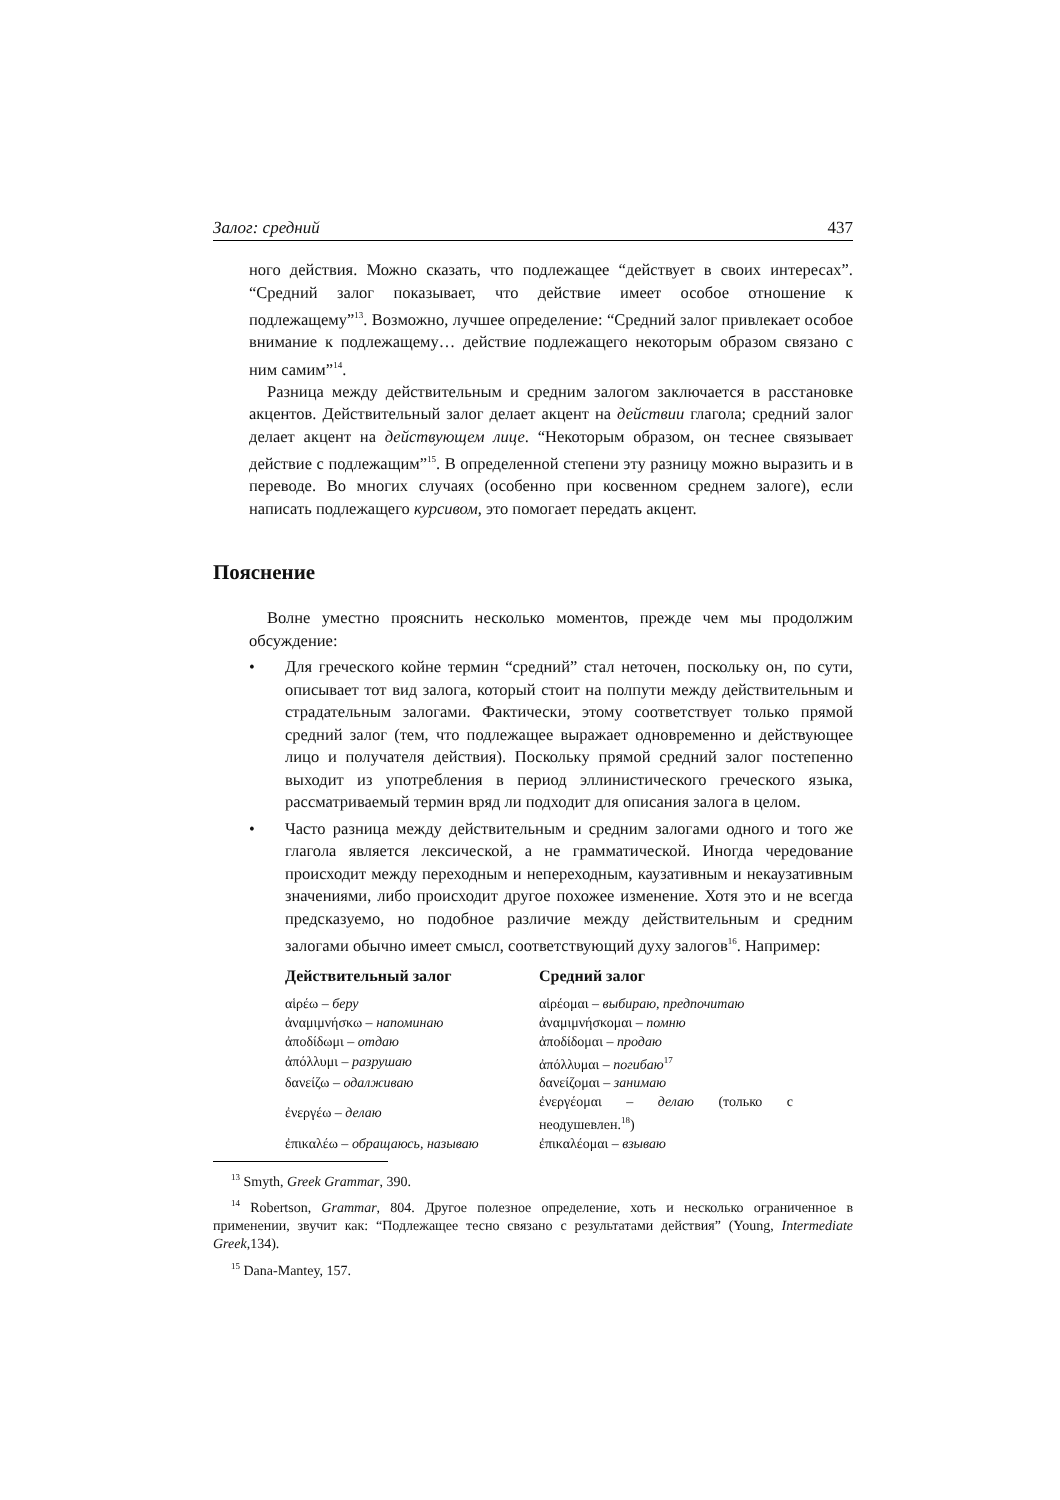Залог: средний 437
ного действия. Можно сказать, что подлежащее “действует в своих интересах”. “Средний залог показывает, что действие имеет особое отношение к подлежащему”<sup>13</sup>. Возможно, лучшее определение: “Средний залог привлекает особое внимание к подлежащему… действие подлежащего некоторым образом связано с ним самим”<sup>14</sup>.
Разница между действительным и средним залогом заключается в расстановке акцентов. Действительный залог делает акцент на действии глагола; средний залог делает акцент на действующем лице. “Некоторым образом, он теснее связывает действие с подлежащим”<sup>15</sup>. В определенной степени эту разницу можно выразить и в переводе. Во многих случаях (особенно при косвенном среднем залоге), если написать подлежащего курсивом, это помогает передать акцент.
Пояснение
Волне уместно прояснить несколько моментов, прежде чем мы продолжим обсуждение:
• Для греческого койне термин “средний” стал неточен, поскольку он, по сути, описывает тот вид залога, который стоит на полпути между действительным и страдательным залогами. Фактически, этому соответствует только прямой средний залог (тем, что подлежащее выражает одновременно и действующее лицо и получателя действия). Поскольку прямой средний залог постепенно выходит из употребления в период эллинистического греческого языка, рассматриваемый термин вряд ли подходит для описания залога в целом.
• Часто разница между действительным и средним залогами одного и того же глагола является лексической, а не грамматической. Иногда чередование происходит между переходным и непереходным, каузативным и некаузативным значениями, либо происходит другое похожее изменение. Хотя это и не всегда предсказуемо, но подобное различие между действительным и средним залогами обычно имеет смысл, соответствующий духу залогов<sup>16</sup>. Например:
| Действительный залог | Средний залог |
| --- | --- |
| αἱρέω – беру | αἱρέομαι – выбираю, предпочитаю |
| ἀναμιμνήσκω – напоминаю | ἀναμιμνήσκομαι – помню |
| ἀποδίδωμι – отдаю | ἀποδίδομαι – продаю |
| ἀπόλλυμι – разрушаю | ἀπόλλυμαι – погибаю<sup>17</sup> |
| δανείζω – одалживаю | δανείζομαι – занимаю |
| ἐνεργέω – делаю | ἐνεργέομαι – делаю (только с неодушевлен.<sup>18</sup>) |
| ἐπικαλέω – обращаюсь, называю | ἐπικαλέομαι – взываю |
<sup>13</sup> Smyth, Greek Grammar, 390.
<sup>14</sup> Robertson, Grammar, 804. Другое полезное определение, хоть и несколько ограниченное в применении, звучит как: “Подлежащее тесно связано с результатами действия” (Young, Intermediate Greek,134).
<sup>15</sup> Dana-Mantey, 157.